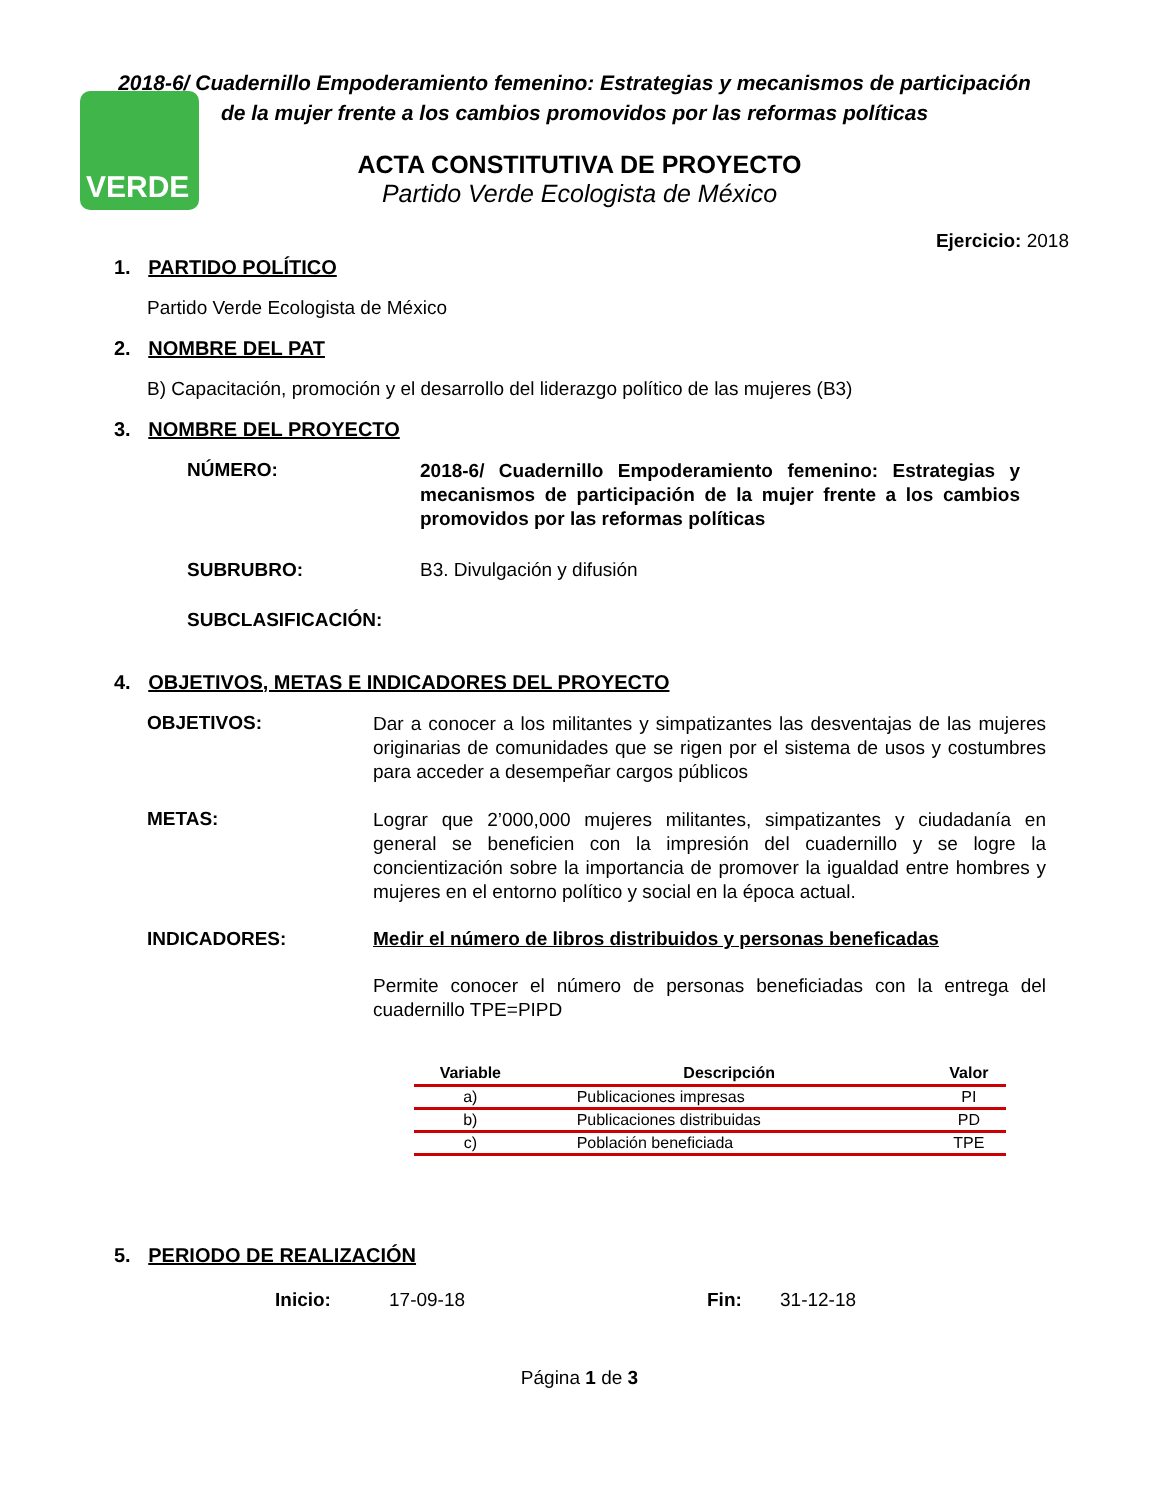VERDE
2018-6/ Cuadernillo Empoderamiento femenino: Estrategias y mecanismos de participación de la mujer frente a los cambios promovidos por las reformas políticas
ACTA CONSTITUTIVA DE PROYECTO
Partido Verde Ecologista de México
Ejercicio: 2018
1. PARTIDO POLÍTICO
Partido Verde Ecologista de México
2. NOMBRE DEL PAT
B) Capacitación, promoción y el desarrollo del liderazgo político de las mujeres (B3)
3. NOMBRE DEL PROYECTO
NÚMERO:
2018-6/ Cuadernillo Empoderamiento femenino: Estrategias y mecanismos de participación de la mujer frente a los cambios promovidos por las reformas políticas
SUBRUBRO: B3. Divulgación y difusión
SUBCLASIFICACIÓN:
4. OBJETIVOS, METAS E INDICADORES DEL PROYECTO
OBJETIVOS:
Dar a conocer a los militantes y simpatizantes las desventajas de las mujeres originarias de comunidades que se rigen por el sistema de usos y costumbres para acceder a desempeñar cargos públicos
METAS:
Lograr que 2’000,000 mujeres militantes, simpatizantes y ciudadanía en general se beneficien con la impresión del cuadernillo y se logre la concientización sobre la importancia de promover la igualdad entre hombres y mujeres en el entorno político y social en la época actual.
INDICADORES: Medir el número de libros distribuidos y personas beneficadas
Permite conocer el número de personas beneficiadas con la entrega del cuadernillo TPE=PIPD
| Variable | Descripción | Valor |
| --- | --- | --- |
| a) | Publicaciones impresas | PI |
| b) | Publicaciones distribuidas | PD |
| c) | Población beneficiada | TPE |
5. PERIODO DE REALIZACIÓN
Inicio: 17-09-18 Fin: 31-12-18
Página 1 de 3